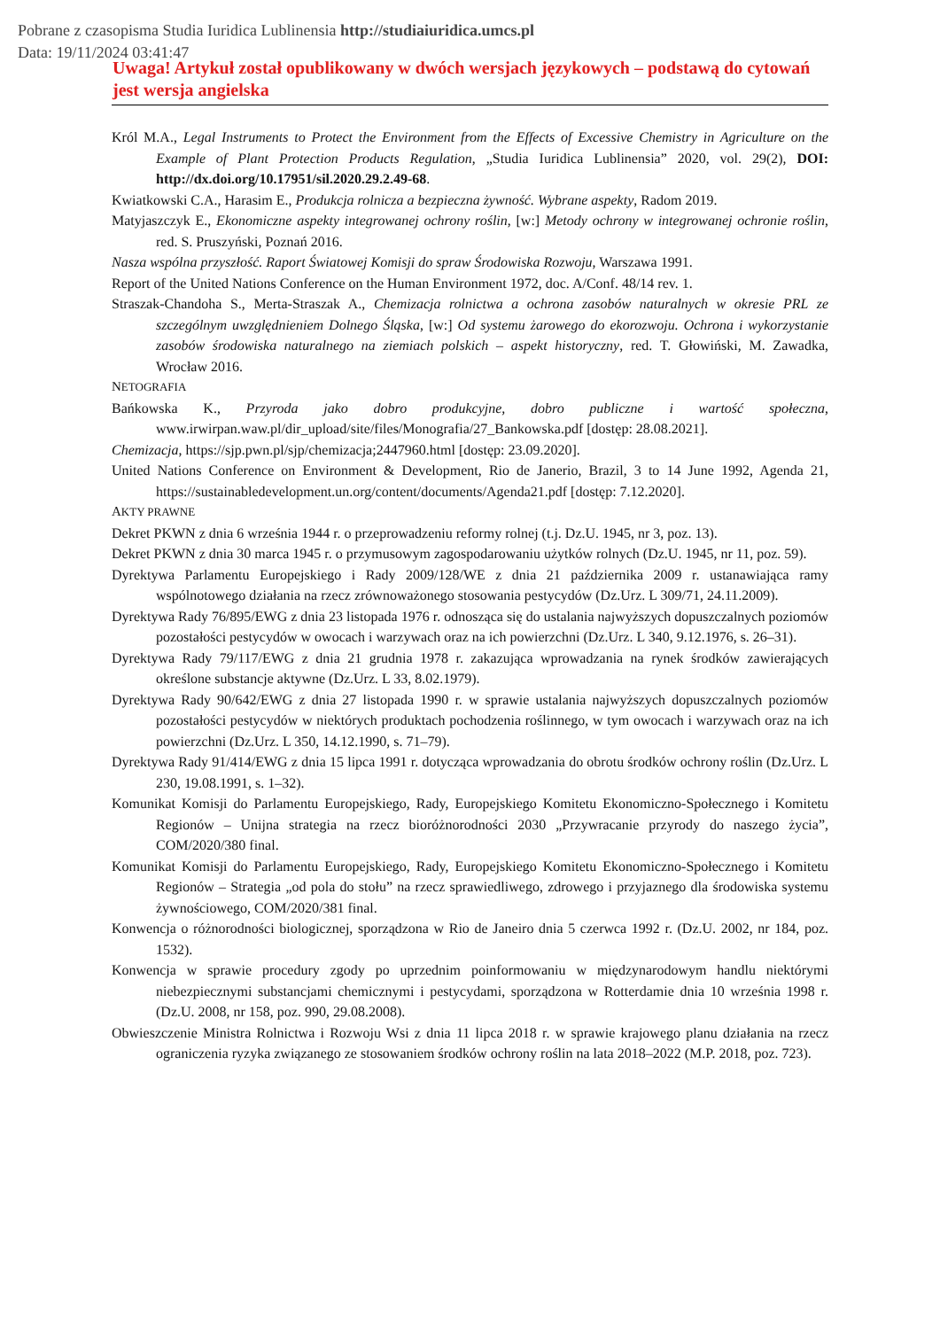Pobrane z czasopisma Studia Iuridica Lublinensia http://studiaiuridica.umcs.pl
Data: 19/11/2024 03:41:47
Uwaga! Artykuł został opublikowany w dwóch wersjach językowych – podstawą do cytowań jest wersja angielska
Król M.A., Legal Instruments to Protect the Environment from the Effects of Excessive Chemistry in Agriculture on the Example of Plant Protection Products Regulation, „Studia Iuridica Lublinensia” 2020, vol. 29(2), DOI: http://dx.doi.org/10.17951/sil.2020.29.2.49-68.
Kwiatkowski C.A., Harasim E., Produkcja rolnicza a bezpieczna żywność. Wybrane aspekty, Radom 2019.
Matyjaszczyk E., Ekonomiczne aspekty integrowanej ochrony roślin, [w:] Metody ochrony w integrowanej ochronie roślin, red. S. Pruszyński, Poznań 2016.
Nasza wspólna przyszłość. Raport Światowej Komisji do spraw Środowiska Rozwoju, Warszawa 1991.
Report of the United Nations Conference on the Human Environment 1972, doc. A/Conf. 48/14 rev. 1.
Straszak-Chandoha S., Merta-Straszak A., Chemizacja rolnictwa a ochrona zasobów naturalnych w okresie PRL ze szczególnym uwzględnieniem Dolnego Śląska, [w:] Od systemu żarowego do ekorozwoju. Ochrona i wykorzystanie zasobów środowiska naturalnego na ziemiach polskich – aspekt historyczny, red. T. Głowiński, M. Zawadka, Wrocław 2016.
NETOGRAFIA
Bańkowska K., Przyroda jako dobro produkcyjne, dobro publiczne i wartość społeczna, www.irwirpan.waw.pl/dir_upload/site/files/Monografia/27_Bankowska.pdf [dostęp: 28.08.2021].
Chemizacja, https://sjp.pwn.pl/sjp/chemizacja;2447960.html [dostęp: 23.09.2020].
United Nations Conference on Environment & Development, Rio de Janerio, Brazil, 3 to 14 June 1992, Agenda 21, https://sustainabledevelopment.un.org/content/documents/Agenda21.pdf [dostęp: 7.12.2020].
AKTY PRAWNE
Dekret PKWN z dnia 6 września 1944 r. o przeprowadzeniu reformy rolnej (t.j. Dz.U. 1945, nr 3, poz. 13).
Dekret PKWN z dnia 30 marca 1945 r. o przymusowym zagospodarowaniu użytków rolnych (Dz.U. 1945, nr 11, poz. 59).
Dyrektywa Parlamentu Europejskiego i Rady 2009/128/WE z dnia 21 października 2009 r. ustanawiająca ramy wspólnotowego działania na rzecz zrównoważonego stosowania pestycydów (Dz.Urz. L 309/71, 24.11.2009).
Dyrektywa Rady 76/895/EWG z dnia 23 listopada 1976 r. odnosząca się do ustalania najwyższych dopuszczalnych poziomów pozostałości pestycydów w owocach i warzywach oraz na ich powierzchni (Dz.Urz. L 340, 9.12.1976, s. 26–31).
Dyrektywa Rady 79/117/EWG z dnia 21 grudnia 1978 r. zakazująca wprowadzania na rynek środków zawierających określone substancje aktywne (Dz.Urz. L 33, 8.02.1979).
Dyrektywa Rady 90/642/EWG z dnia 27 listopada 1990 r. w sprawie ustalania najwyższych dopuszczalnych poziomów pozostałości pestycydów w niektórych produktach pochodzenia roślinnego, w tym owocach i warzywach oraz na ich powierzchni (Dz.Urz. L 350, 14.12.1990, s. 71–79).
Dyrektywa Rady 91/414/EWG z dnia 15 lipca 1991 r. dotycząca wprowadzania do obrotu środków ochrony roślin (Dz.Urz. L 230, 19.08.1991, s. 1–32).
Komunikat Komisji do Parlamentu Europejskiego, Rady, Europejskiego Komitetu Ekonomiczno-Społecznego i Komitetu Regionów – Unijna strategia na rzecz bioróżnorodności 2030 „Przywracanie przyrody do naszego życia”, COM/2020/380 final.
Komunikat Komisji do Parlamentu Europejskiego, Rady, Europejskiego Komitetu Ekonomiczno-Społecznego i Komitetu Regionów – Strategia „od pola do stołu” na rzecz sprawiedliwego, zdrowego i przyjaznego dla środowiska systemu żywnościowego, COM/2020/381 final.
Konwencja o różnorodności biologicznej, sporządzona w Rio de Janeiro dnia 5 czerwca 1992 r. (Dz.U. 2002, nr 184, poz. 1532).
Konwencja w sprawie procedury zgody po uprzednim poinformowaniu w międzynarodowym handlu niektórymi niebezpiecznymi substancjami chemicznymi i pestycydami, sporządzona w Rotterdamie dnia 10 września 1998 r. (Dz.U. 2008, nr 158, poz. 990, 29.08.2008).
Obwieszczenie Ministra Rolnictwa i Rozwoju Wsi z dnia 11 lipca 2018 r. w sprawie krajowego planu działania na rzecz ograniczenia ryzyka związanego ze stosowaniem środków ochrony roślin na lata 2018–2022 (M.P. 2018, poz. 723).